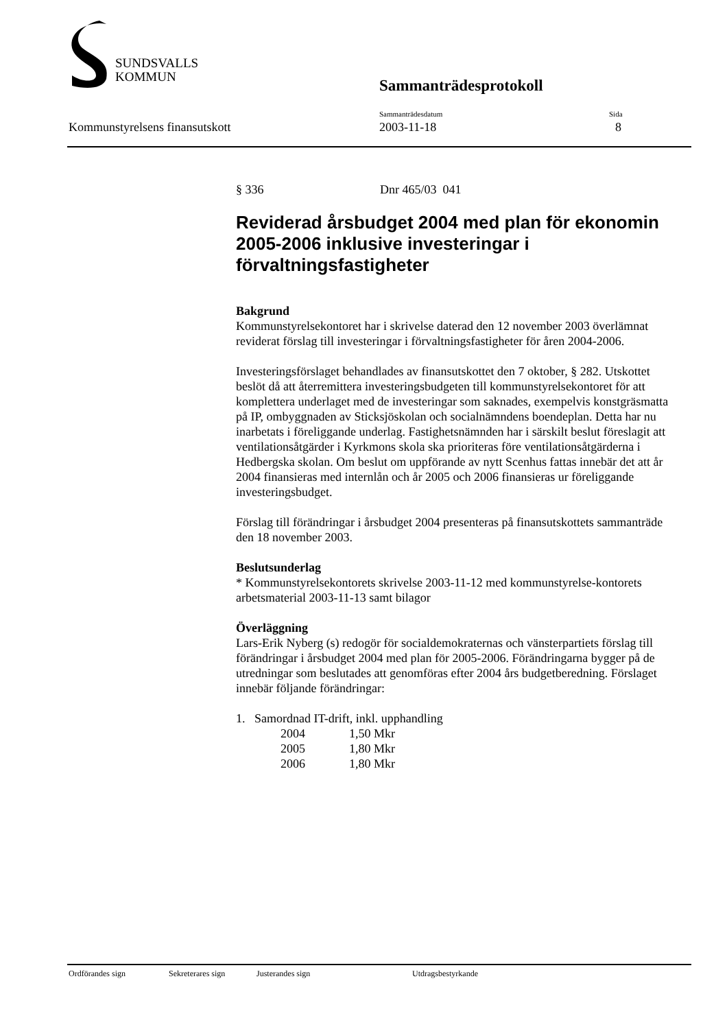SUNDSVALLS
KOMMUN
Sammanträdesprotokoll
Kommunstyrelsens finansutskott
Sammanträdesdatum
2003-11-18
Sida
8
§ 336 Dnr 465/03 041
Reviderad årsbudget 2004 med plan för ekonomin 2005-2006 inklusive investeringar i förvaltningsfastigheter
Bakgrund
Kommunstyrelsekontoret har i skrivelse daterad den 12 november 2003 överlämnat reviderat förslag till investeringar i förvaltningsfastigheter för åren 2004-2006.
Investeringsförslaget behandlades av finansutskottet den 7 oktober, § 282. Utskottet beslöt då att återremittera investeringsbudgeten till kommunstyrelsekontoret för att komplettera underlaget med de investeringar som saknades, exempelvis konstgräsmatta på IP, ombyggnaden av Sticksjöskolan och socialnämndens boendeplan. Detta har nu inarbetats i föreliggande underlag. Fastighetsnämnden har i särskilt beslut föreslagit att ventilationsåtgärder i Kyrkmons skola ska prioriteras före ventilationsåtgärderna i Hedbergska skolan. Om beslut om uppförande av nytt Scenhus fattas innebär det att år 2004 finansieras med internlån och år 2005 och 2006 finansieras ur föreliggande investeringsbudget.
Förslag till förändringar i årsbudget 2004 presenteras på finansutskottets sammanträde den 18 november 2003.
Beslutsunderlag
* Kommunstyrelsekontorets skrivelse 2003-11-12 med kommunstyrelse-kontorets arbetsmaterial 2003-11-13 samt bilagor
Överläggning
Lars-Erik Nyberg (s) redogör för socialdemokraternas och vänsterpartiets förslag till förändringar i årsbudget 2004 med plan för 2005-2006. Förändringarna bygger på de utredningar som beslutades att genomföras efter 2004 års budgetberedning. Förslaget innebär följande förändringar:
1. Samordnad IT-drift, inkl. upphandling
2004 1,50 Mkr
2005 1,80 Mkr
2006 1,80 Mkr
Ordförandes sign Sekreterares sign Justerandes sign Utdragsbestyrkande